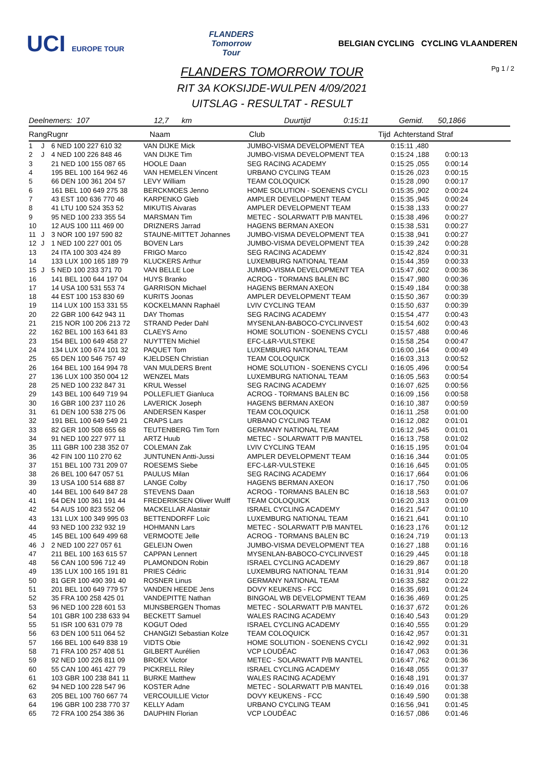UCI EUROPE TOUR
FLANDERS
Tomorrow
Tour
BELGIAN CYCLING CYCLING VLAANDEREN
Pg 1 / 2
FLANDERS TOMORROW TOUR
RIT 3A KOKSIJDE-WULPEN 4/09/2021
UITSLAG - RESULTAT - RESULT
Deelnemers: 107 12,7 km Duurtijd 0:15:11 Gemid. 50,1866
| Rang | Rugnr | Naam | Club | Tijd | Achterstand Straf |
| --- | --- | --- | --- | --- | --- |
| 1 | J | 6 NED 100 227 610 32 | VAN DIJKE Mick | JUMBO-VISMA DEVELOPMENT TEA | 0:15:11 ,480 | |
| 2 | J | 4 NED 100 226 848 46 | VAN DIJKE Tim | JUMBO-VISMA DEVELOPMENT TEA | 0:15:24 ,188 | 0:00:13 |
| 3 | | 21 NED 100 155 087 65 | HOOLE Daan | SEG RACING ACADEMY | 0:15:25 ,055 | 0:00:14 |
| 4 | | 195 BEL 100 164 962 46 | VAN HEMELEN Vincent | URBANO CYCLING TEAM | 0:15:26 ,023 | 0:00:15 |
| 5 | | 66 DEN 100 361 204 57 | LEVY William | TEAM COLOQUICK | 0:15:28 ,090 | 0:00:17 |
| 6 | | 161 BEL 100 649 275 38 | BERCKMOES Jenno | HOME SOLUTION - SOENENS CYCLI | 0:15:35 ,902 | 0:00:24 |
| 7 | | 43 EST 100 636 770 46 | KARPENKO Gleb | AMPLER DEVELOPMENT TEAM | 0:15:35 ,945 | 0:00:24 |
| 8 | | 41 LTU 100 524 353 52 | MIKUTIS Aivaras | AMPLER DEVELOPMENT TEAM | 0:15:38 ,133 | 0:00:27 |
| 9 | | 95 NED 100 233 355 54 | MARSMAN Tim | METEC - SOLARWATT P/B MANTEL | 0:15:38 ,496 | 0:00:27 |
| 10 | | 12 AUS 100 111 469 00 | DRIZNERS Jarrad | HAGENS BERMAN AXEON | 0:15:38 ,531 | 0:00:27 |
| 11 | J | 3 NOR 100 197 590 82 | STAUNE-MITTET Johannes | JUMBO-VISMA DEVELOPMENT TEA | 0:15:38 ,941 | 0:00:27 |
| 12 | J | 1 NED 100 227 001 05 | BOVEN Lars | JUMBO-VISMA DEVELOPMENT TEA | 0:15:39 ,242 | 0:00:28 |
| 13 | | 24 ITA 100 303 424 89 | FRIGO Marco | SEG RACING ACADEMY | 0:15:42 ,824 | 0:00:31 |
| 14 | | 133 LUX 100 165 189 79 | KLUCKERS Arthur | LUXEMBURG NATIONAL TEAM | 0:15:44 ,359 | 0:00:33 |
| 15 | J | 5 NED 100 233 371 70 | VAN BELLE Loe | JUMBO-VISMA DEVELOPMENT TEA | 0:15:47 ,602 | 0:00:36 |
| 16 | | 141 BEL 100 644 197 04 | HUYS Branko | ACROG - TORMANS BALEN BC | 0:15:47 ,980 | 0:00:36 |
| 17 | | 14 USA 100 531 553 74 | GARRISON Michael | HAGENS BERMAN AXEON | 0:15:49 ,184 | 0:00:38 |
| 18 | | 44 EST 100 153 830 69 | KURITS Joonas | AMPLER DEVELOPMENT TEAM | 0:15:50 ,367 | 0:00:39 |
| 19 | | 114 LUX 100 153 331 55 | KOCKELMANN Raphaël | LVIV CYCLING TEAM | 0:15:50 ,637 | 0:00:39 |
| 20 | | 22 GBR 100 642 943 11 | DAY Thomas | SEG RACING ACADEMY | 0:15:54 ,477 | 0:00:43 |
| 21 | | 215 NOR 100 206 213 72 | STRAND Peder Dahl | MYSENLAN-BABOCO-CYCLINVEST | 0:15:54 ,602 | 0:00:43 |
| 22 | | 162 BEL 100 163 641 83 | CLAEYS Arno | HOME SOLUTION - SOENENS CYCLI | 0:15:57 ,488 | 0:00:46 |
| 23 | | 154 BEL 100 649 458 27 | NUYTTEN Michiel | EFC-L&R-VULSTEKE | 0:15:58 ,254 | 0:00:47 |
| 24 | | 134 LUX 100 674 101 32 | PAQUET Tom | LUXEMBURG NATIONAL TEAM | 0:16:00 ,164 | 0:00:49 |
| 25 | | 65 DEN 100 546 757 49 | KJELDSEN Christian | TEAM COLOQUICK | 0:16:03 ,313 | 0:00:52 |
| 26 | | 164 BEL 100 164 994 78 | VAN MULDERS Brent | HOME SOLUTION - SOENENS CYCLI | 0:16:05 ,496 | 0:00:54 |
| 27 | | 136 LUX 100 350 004 12 | WENZEL Mats | LUXEMBURG NATIONAL TEAM | 0:16:05 ,563 | 0:00:54 |
| 28 | | 25 NED 100 232 847 31 | KRUL Wessel | SEG RACING ACADEMY | 0:16:07 ,625 | 0:00:56 |
| 29 | | 143 BEL 100 649 719 94 | POLLEFLIET Gianluca | ACROG - TORMANS BALEN BC | 0:16:09 ,156 | 0:00:58 |
| 30 | | 16 GBR 100 237 110 26 | LAVERICK Joseph | HAGENS BERMAN AXEON | 0:16:10 ,387 | 0:00:59 |
| 31 | | 61 DEN 100 538 275 06 | ANDERSEN Kasper | TEAM COLOQUICK | 0:16:11 ,258 | 0:01:00 |
| 32 | | 191 BEL 100 649 549 21 | CRAPS Lars | URBANO CYCLING TEAM | 0:16:12 ,082 | 0:01:01 |
| 33 | | 82 GER 100 508 655 68 | TEUTENBERG Tim Torn | GERMANY NATIONAL TEAM | 0:16:12 ,945 | 0:01:01 |
| 34 | | 91 NED 100 227 977 11 | ARTZ Huub | METEC - SOLARWATT P/B MANTEL | 0:16:13 ,758 | 0:01:02 |
| 35 | | 111 GBR 100 238 352 07 | COLEMAN Zak | LVIV CYCLING TEAM | 0:16:15 ,195 | 0:01:04 |
| 36 | | 42 FIN 100 110 270 62 | JUNTUNEN Antti-Jussi | AMPLER DEVELOPMENT TEAM | 0:16:16 ,344 | 0:01:05 |
| 37 | | 151 BEL 100 731 209 07 | ROESEMS Siebe | EFC-L&R-VULSTEKE | 0:16:16 ,645 | 0:01:05 |
| 38 | | 26 BEL 100 647 057 51 | PAULUS Milan | SEG RACING ACADEMY | 0:16:17 ,664 | 0:01:06 |
| 39 | | 13 USA 100 514 688 87 | LANGE Colby | HAGENS BERMAN AXEON | 0:16:17 ,750 | 0:01:06 |
| 40 | | 144 BEL 100 649 847 28 | STEVENS Daan | ACROG - TORMANS BALEN BC | 0:16:18 ,563 | 0:01:07 |
| 41 | | 64 DEN 100 361 191 44 | FREDERIKSEN Oliver Wulff | TEAM COLOQUICK | 0:16:20 ,313 | 0:01:09 |
| 42 | | 54 AUS 100 823 552 06 | MACKELLAR Alastair | ISRAEL CYCLING ACADEMY | 0:16:21 ,547 | 0:01:10 |
| 43 | | 131 LUX 100 349 995 03 | BETTENDORFF Loïc | LUXEMBURG NATIONAL TEAM | 0:16:21 ,641 | 0:01:10 |
| 44 | | 93 NED 100 232 932 19 | HOHMANN Lars | METEC - SOLARWATT P/B MANTEL | 0:16:23 ,176 | 0:01:12 |
| 45 | | 145 BEL 100 649 499 68 | VERMOOTE Jelle | ACROG - TORMANS BALEN BC | 0:16:24 ,719 | 0:01:13 |
| 46 | J | 2 NED 100 227 057 61 | GELEIJN Owen | JUMBO-VISMA DEVELOPMENT TEA | 0:16:27 ,188 | 0:01:16 |
| 47 | | 211 BEL 100 163 615 57 | CAPPAN Lennert | MYSENLAN-BABOCO-CYCLINVEST | 0:16:29 ,445 | 0:01:18 |
| 48 | | 56 CAN 100 596 712 49 | PLAMONDON Robin | ISRAEL CYCLING ACADEMY | 0:16:29 ,867 | 0:01:18 |
| 49 | | 135 LUX 100 165 191 81 | PRIES Cédric | LUXEMBURG NATIONAL TEAM | 0:16:31 ,914 | 0:01:20 |
| 50 | | 81 GER 100 490 391 40 | ROSNER Linus | GERMANY NATIONAL TEAM | 0:16:33 ,582 | 0:01:22 |
| 51 | | 201 BEL 100 649 779 57 | VANDEN HEEDE Jens | DOVY KEUKENS - FCC | 0:16:35 ,691 | 0:01:24 |
| 52 | | 35 FRA 100 258 425 01 | VANDEPITTE Nathan | BINGOAL WB DEVELOPMENT TEAM | 0:16:36 ,469 | 0:01:25 |
| 53 | | 96 NED 100 228 601 53 | MIJNSBERGEN Thomas | METEC - SOLARWATT P/B MANTEL | 0:16:37 ,672 | 0:01:26 |
| 54 | | 101 GBR 100 238 633 94 | BECKETT Samuel | WALES RACING ACADEMY | 0:16:40 ,543 | 0:01:29 |
| 55 | | 51 ISR 100 631 079 78 | KOGUT Oded | ISRAEL CYCLING ACADEMY | 0:16:40 ,555 | 0:01:29 |
| 56 | | 63 DEN 100 511 064 52 | CHANGIZI Sebastian Kolze | TEAM COLOQUICK | 0:16:42 ,957 | 0:01:31 |
| 57 | | 166 BEL 100 649 838 19 | VIDTS Obie | HOME SOLUTION - SOENENS CYCLI | 0:16:42 ,992 | 0:01:31 |
| 58 | | 71 FRA 100 257 408 51 | GILBERT Aurélien | VCP LOUDÉAC | 0:16:47 ,063 | 0:01:36 |
| 59 | | 92 NED 100 226 811 09 | BROEX Victor | METEC - SOLARWATT P/B MANTEL | 0:16:47 ,762 | 0:01:36 |
| 60 | | 55 CAN 100 461 427 79 | PICKRELL Riley | ISRAEL CYCLING ACADEMY | 0:16:48 ,055 | 0:01:37 |
| 61 | | 103 GBR 100 238 841 11 | BURKE Matthew | WALES RACING ACADEMY | 0:16:48 ,191 | 0:01:37 |
| 62 | | 94 NED 100 228 547 96 | KOSTER Adne | METEC - SOLARWATT P/B MANTEL | 0:16:49 ,016 | 0:01:38 |
| 63 | | 205 BEL 100 760 667 74 | VERCOUILLIE Victor | DOVY KEUKENS - FCC | 0:16:49 ,590 | 0:01:38 |
| 64 | | 196 GBR 100 238 770 37 | KELLY Adam | URBANO CYCLING TEAM | 0:16:56 ,941 | 0:01:45 |
| 65 | | 72 FRA 100 254 386 36 | DAUPHIN Florian | VCP LOUDÉAC | 0:16:57 ,086 | 0:01:46 |